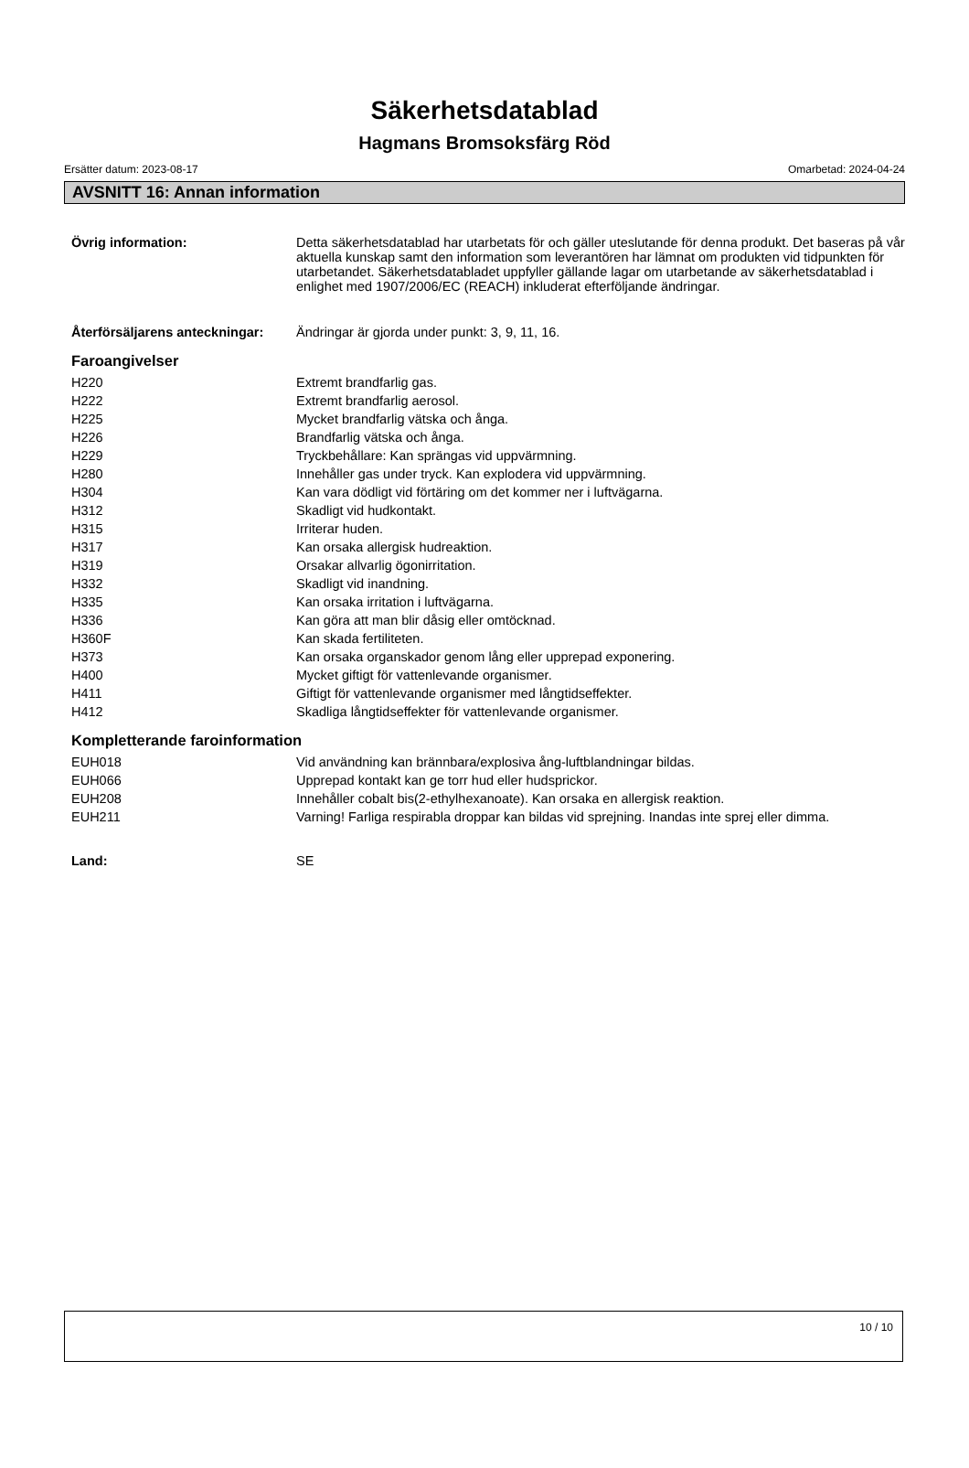Säkerhetsdatablad
Hagmans Bromsoksfärg Röd
Ersätter datum: 2023-08-17 Omarbetad: 2024-04-24
AVSNITT 16: Annan information
| Övrig information: | Detta säkerhetsdatablad har utarbetats för och gäller uteslutande för denna produkt. Det baseras på vår aktuella kunskap samt den information som leverantören har lämnat om produkten vid tidpunkten för utarbetandet. Säkerhetsdatabladet uppfyller gällande lagar om utarbetande av säkerhetsdatablad i enlighet med 1907/2006/EC (REACH) inkluderat efterföljande ändringar. |
| Återförsäljarens anteckningar: | Ändringar är gjorda under punkt: 3, 9, 11, 16. |
Faroangivelser
| H220 | Extremt brandfarlig gas. |
| H222 | Extremt brandfarlig aerosol. |
| H225 | Mycket brandfarlig vätska och ånga. |
| H226 | Brandfarlig vätska och ånga. |
| H229 | Tryckbehållare: Kan sprängas vid uppvärmning. |
| H280 | Innehåller gas under tryck. Kan explodera vid uppvärmning. |
| H304 | Kan vara dödligt vid förtäring om det kommer ner i luftvägarna. |
| H312 | Skadligt vid hudkontakt. |
| H315 | Irriterar huden. |
| H317 | Kan orsaka allergisk hudreaktion. |
| H319 | Orsakar allvarlig ögonirritation. |
| H332 | Skadligt vid inandning. |
| H335 | Kan orsaka irritation i luftvägarna. |
| H336 | Kan göra att man blir dåsig eller omtöcknad. |
| H360F | Kan skada fertiliteten. |
| H373 | Kan orsaka organskador genom lång eller upprepad exponering. |
| H400 | Mycket giftigt för vattenlevande organismer. |
| H411 | Giftigt för vattenlevande organismer med långtidseffekter. |
| H412 | Skadliga långtidseffekter för vattenlevande organismer. |
Kompletterande faroinformation
| EUH018 | Vid användning kan brännbara/explosiva ång-luftblandningar bildas. |
| EUH066 | Upprepad kontakt kan ge torr hud eller hudsprickor. |
| EUH208 | Innehåller cobalt bis(2-ethylhexanoate). Kan orsaka en allergisk reaktion. |
| EUH211 | Varning! Farliga respirabla droppar kan bildas vid sprejning. Inandas inte sprej eller dimma. |
| Land: | SE |
10 / 10